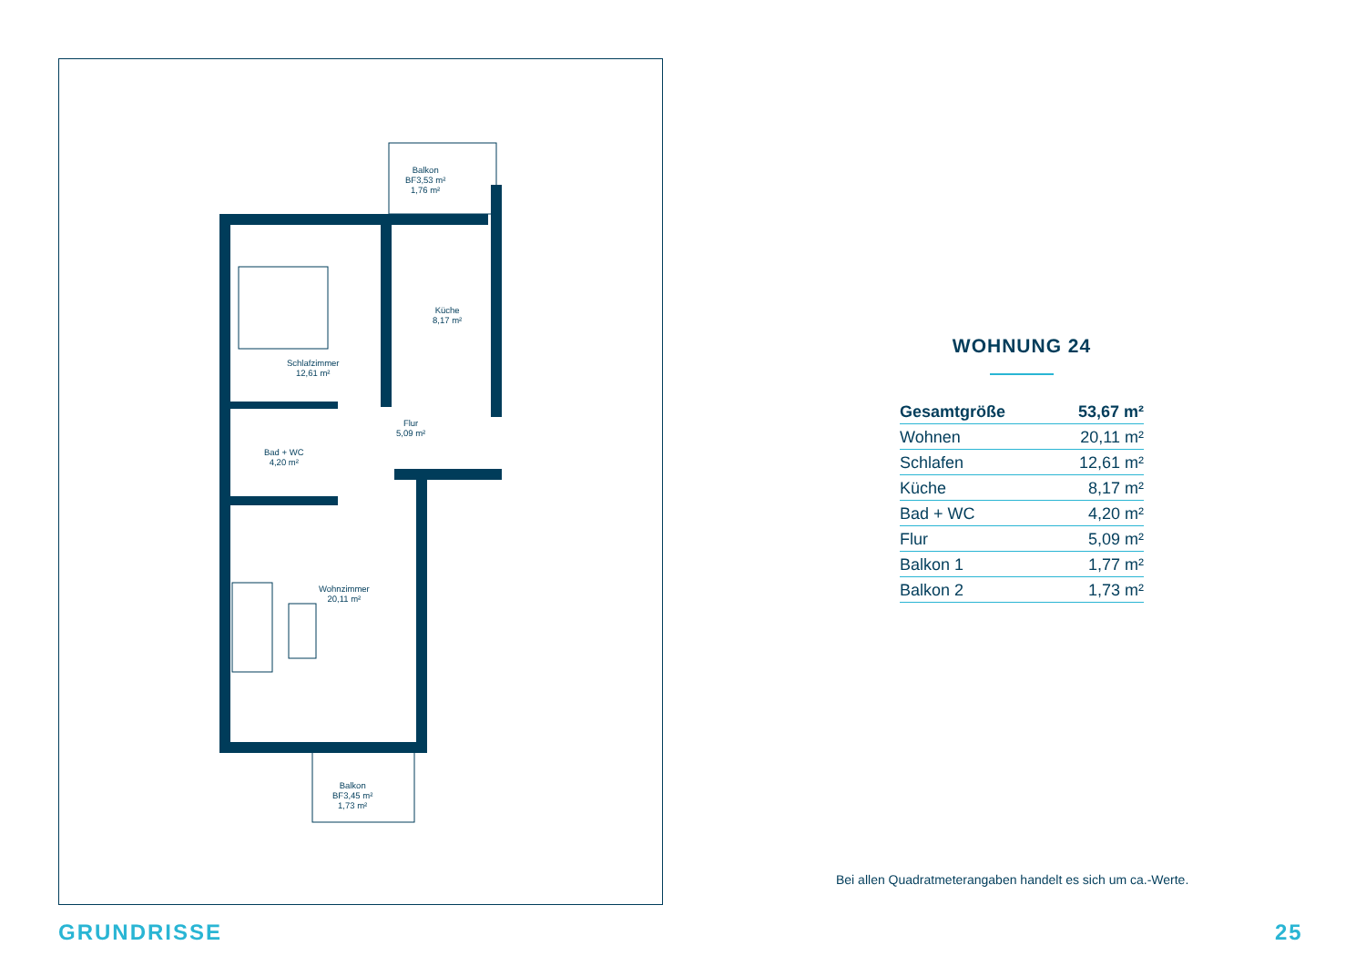Balkon
BF3,53 m²
1,76 m²
Küche
8,17 m²
Schlafzimmer
12,61 m²
Flur
5,09 m²
Bad + WC
4,20 m²
Wohnzimmer
20,11 m²
Balkon
BF3,45 m²
1,73 m²
WOHNUNG 24
| Gesamtgröße | 53,67 m² |
| Wohnen | 20,11 m² |
| Schlafen | 12,61 m² |
| Küche | 8,17 m² |
| Bad + WC | 4,20 m² |
| Flur | 5,09 m² |
| Balkon 1 | 1,77 m² |
| Balkon 2 | 1,73 m² |
Bei allen Quadratmeterangaben handelt es sich um ca.-Werte.
GRUNDRISSE 25